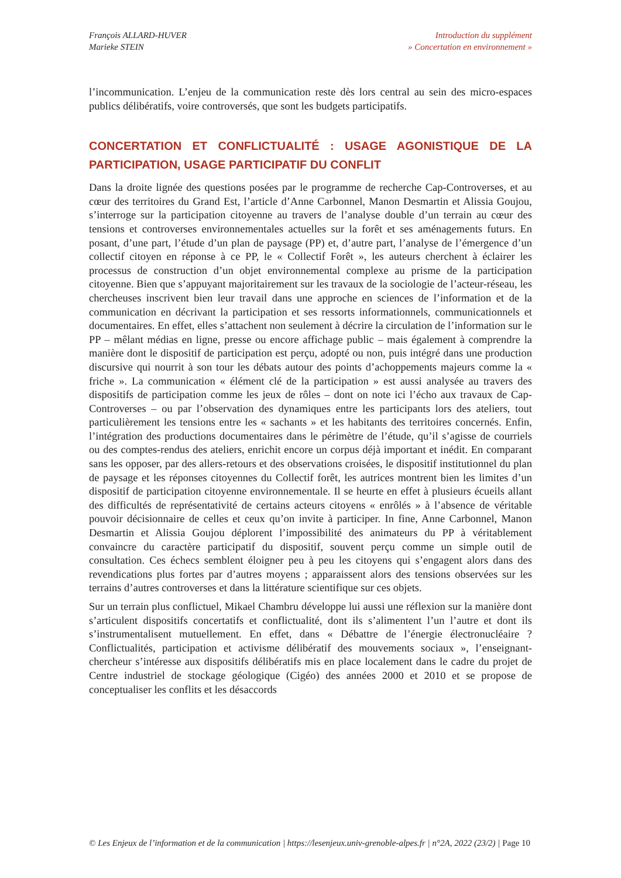François ALLARD-HUVER
Marieke STEIN
Introduction du supplément
» Concertation en environnement »
l’incommunication. L’enjeu de la communication reste dès lors central au sein des micro-espaces publics délibératifs, voire controversés, que sont les budgets participatifs.
CONCERTATION ET CONFLICTUALITÉ : USAGE AGONISTIQUE DE LA PARTICIPATION, USAGE PARTICIPATIF DU CONFLIT
Dans la droite lignée des questions posées par le programme de recherche Cap-Controverses, et au cœur des territoires du Grand Est, l’article d’Anne Carbonnel, Manon Desmartin et Alissia Goujou, s’interroge sur la participation citoyenne au travers de l’analyse double d’un terrain au cœur des tensions et controverses environnementales actuelles sur la forêt et ses aménagements futurs. En posant, d’une part, l’étude d’un plan de paysage (PP) et, d’autre part, l’analyse de l’émergence d’un collectif citoyen en réponse à ce PP, le « Collectif Forêt », les auteurs cherchent à éclairer les processus de construction d’un objet environnemental complexe au prisme de la participation citoyenne. Bien que s’appuyant majoritairement sur les travaux de la sociologie de l’acteur-réseau, les chercheuses inscrivent bien leur travail dans une approche en sciences de l’information et de la communication en décrivant la participation et ses ressorts informationnels, communicationnels et documentaires. En effet, elles s’attachent non seulement à décrire la circulation de l’information sur le PP – mêlant médias en ligne, presse ou encore affichage public – mais également à comprendre la manière dont le dispositif de participation est perçu, adopté ou non, puis intégré dans une production discursive qui nourrit à son tour les débats autour des points d’achoppements majeurs comme la « friche ». La communication « élément clé de la participation » est aussi analysée au travers des dispositifs de participation comme les jeux de rôles – dont on note ici l’écho aux travaux de Cap-Controverses – ou par l’observation des dynamiques entre les participants lors des ateliers, tout particulièrement les tensions entre les « sachants » et les habitants des territoires concernés. Enfin, l’intégration des productions documentaires dans le périmètre de l’étude, qu’il s’agisse de courriels ou des comptes-rendus des ateliers, enrichit encore un corpus déjà important et inédit. En comparant sans les opposer, par des allers-retours et des observations croisées, le dispositif institutionnel du plan de paysage et les réponses citoyennes du Collectif forêt, les autrices montrent bien les limites d’un dispositif de participation citoyenne environnementale. Il se heurte en effet à plusieurs écueils allant des difficultés de représentativité de certains acteurs citoyens « enrôlés » à l’absence de véritable pouvoir décisionnaire de celles et ceux qu’on invite à participer. In fine, Anne Carbonnel, Manon Desmartin et Alissia Goujou déplorent l’impossibilité des animateurs du PP à véritablement convaincre du caractère participatif du dispositif, souvent perçu comme un simple outil de consultation. Ces échecs semblent éloigner peu à peu les citoyens qui s’engagent alors dans des revendications plus fortes par d’autres moyens ; apparaissent alors des tensions observées sur les terrains d’autres controverses et dans la littérature scientifique sur ces objets.
Sur un terrain plus conflictuel, Mikael Chambru développe lui aussi une réflexion sur la manière dont s’articulent dispositifs concertatifs et conflictualité, dont ils s’alimentent l’un l’autre et dont ils s’instrumentalisent mutuellement. En effet, dans « Débattre de l’énergie électronucléaire ? Conflictualités, participation et activisme délibératif des mouvements sociaux », l’enseignant-chercheur s’intéresse aux dispositifs délibératifs mis en place localement dans le cadre du projet de Centre industriel de stockage géologique (Cigéo) des années 2000 et 2010 et se propose de conceptualiser les conflits et les désaccords
© Les Enjeux de l’information et de la communication | https://lesenjeux.univ-grenoble-alpes.fr | n°2A, 2022 (23/2) | Page 10